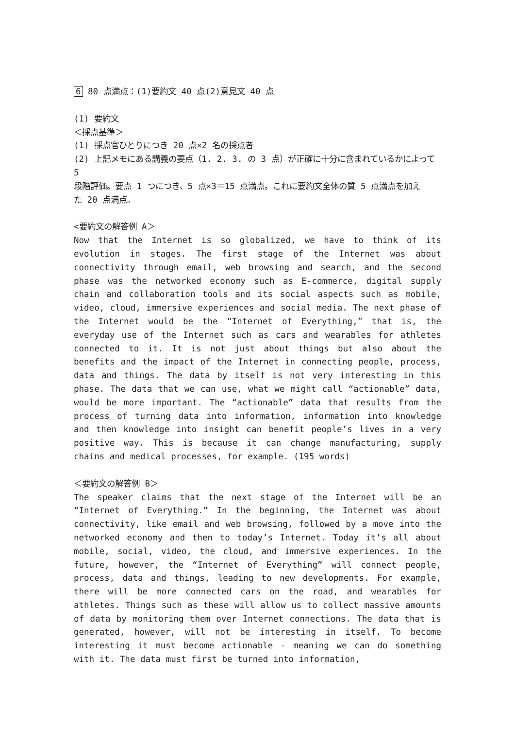6 80 点満点：(1)要約文 40 点(2)意見文 40 点
(1) 要約文
＜採点基準＞
(1) 採点官ひとりにつき 20 点×2 名の採点者
(2) 上記メモにある講義の要点（1. 2. 3. の 3 点）が正確に十分に含まれているかによって 5
段階評価。要点 1 つにつき、5 点×3＝15 点満点。これに要約文全体の質 5 点満点を加え
た 20 点満点。
<要約文の解答例 A＞
Now that the Internet is so globalized, we have to think of its evolution in stages. The first stage of the Internet was about connectivity through email, web browsing and search, and the second phase was the networked economy such as E-commerce, digital supply chain and collaboration tools and its social aspects such as mobile, video, cloud, immersive experiences and social media. The next phase of the Internet would be the “Internet of Everything,” that is, the everyday use of the Internet such as cars and wearables for athletes connected to it. It is not just about things but also about the benefits and the impact of the Internet in connecting people, process, data and things. The data by itself is not very interesting in this phase. The data that we can use, what we might call “actionable” data, would be more important. The “actionable” data that results from the process of turning data into information, information into knowledge and then knowledge into insight can benefit people’s lives in a very positive way. This is because it can change manufacturing, supply chains and medical processes, for example. (195 words)
＜要約文の解答例 B＞
The speaker claims that the next stage of the Internet will be an “Internet of Everything.” In the beginning, the Internet was about connectivity, like email and web browsing, followed by a move into the networked economy and then to today’s Internet. Today it’s all about mobile, social, video, the cloud, and immersive experiences. In the future, however, the “Internet of Everything” will connect people, process, data and things, leading to new developments. For example, there will be more connected cars on the road, and wearables for athletes. Things such as these will allow us to collect massive amounts of data by monitoring them over Internet connections. The data that is generated, however, will not be interesting in itself. To become interesting it must become actionable - meaning we can do something with it. The data must first be turned into information,